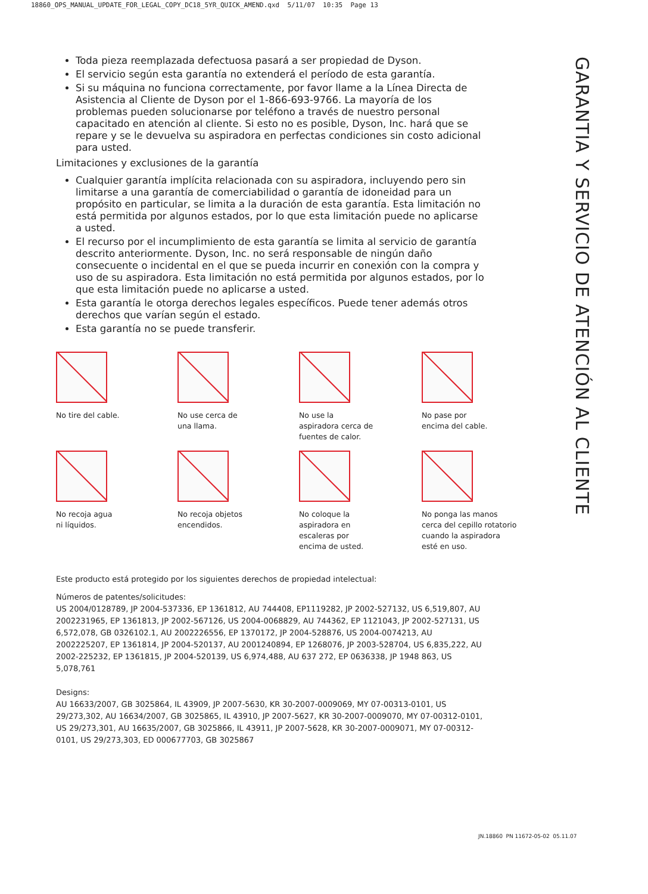18860_OPS_MANUAL_UPDATE_FOR_LEGAL_COPY_DC18_5YR_QUICK_AMEND.qxd 5/11/07 10:35 Page 13
Toda pieza reemplazada defectuosa pasará a ser propiedad de Dyson.
El servicio según esta garantía no extenderá el período de esta garantía.
Si su máquina no funciona correctamente, por favor llame a la Línea Directa de Asistencia al Cliente de Dyson por el 1-866-693-9766. La mayoría de los problemas pueden solucionarse por teléfono a través de nuestro personal capacitado en atención al cliente. Si esto no es posible, Dyson, Inc. hará que se repare y se le devuelva su aspiradora en perfectas condiciones sin costo adicional para usted.
Limitaciones y exclusiones de la garantía
Cualquier garantía implícita relacionada con su aspiradora, incluyendo pero sin limitarse a una garantía de comerciabilidad o garantía de idoneidad para un propósito en particular, se limita a la duración de esta garantía. Esta limitación no está permitida por algunos estados, por lo que esta limitación puede no aplicarse a usted.
El recurso por el incumplimiento de esta garantía se limita al servicio de garantía descrito anteriormente. Dyson, Inc. no será responsable de ningún daño consecuente o incidental en el que se pueda incurrir en conexión con la compra y uso de su aspiradora. Esta limitación no está permitida por algunos estados, por lo que esta limitación puede no aplicarse a usted.
Esta garantía le otorga derechos legales específicos. Puede tener además otros derechos que varían según el estado.
Esta garantía no se puede transferir.
No tire del cable.
No use cerca de
una llama.
No use la
aspiradora cerca de
fuentes de calor.
No pase por
encima del cable.
No recoja agua
ni líquidos.
No recoja objetos
encendidos.
No coloque la
aspiradora en
escaleras por
encima de usted.
No ponga las manos
cerca del cepillo rotatorio
cuando la aspiradora
esté en uso.
Este producto está protegido por los siguientes derechos de propiedad intelectual:
Números de patentes/solicitudes:
US 2004/0128789, JP 2004-537336, EP 1361812, AU 744408, EP1119282, JP 2002-527132, US 6,519,807, AU 2002231965, EP 1361813, JP 2002-567126, US 2004-0068829, AU 744362, EP 1121043, JP 2002-527131, US 6,572,078, GB 0326102.1, AU 2002226556, EP 1370172, JP 2004-528876, US 2004-0074213, AU 2002225207, EP 1361814, JP 2004-520137, AU 2001240894, EP 1268076, JP 2003-528704, US 6,835,222, AU 2002-225232, EP 1361815, JP 2004-520139, US 6,974,488, AU 637 272, EP 0636338, JP 1948 863, US 5,078,761
Designs:
AU 16633/2007, GB 3025864, IL 43909, JP 2007-5630, KR 30-2007-0009069, MY 07-00313-0101, US 29/273,302, AU 16634/2007, GB 3025865, IL 43910, JP 2007-5627, KR 30-2007-0009070, MY 07-00312-0101, US 29/273,301, AU 16635/2007, GB 3025866, IL 43911, JP 2007-5628, KR 30-2007-0009071, MY 07-00312-0101, US 29/273,303, ED 000677703, GB 3025867
GARANTIA Y SERVICIO DE ATENCIÓN AL CLIENTE
JN.18860 PN 11672-05-02 05.11.07